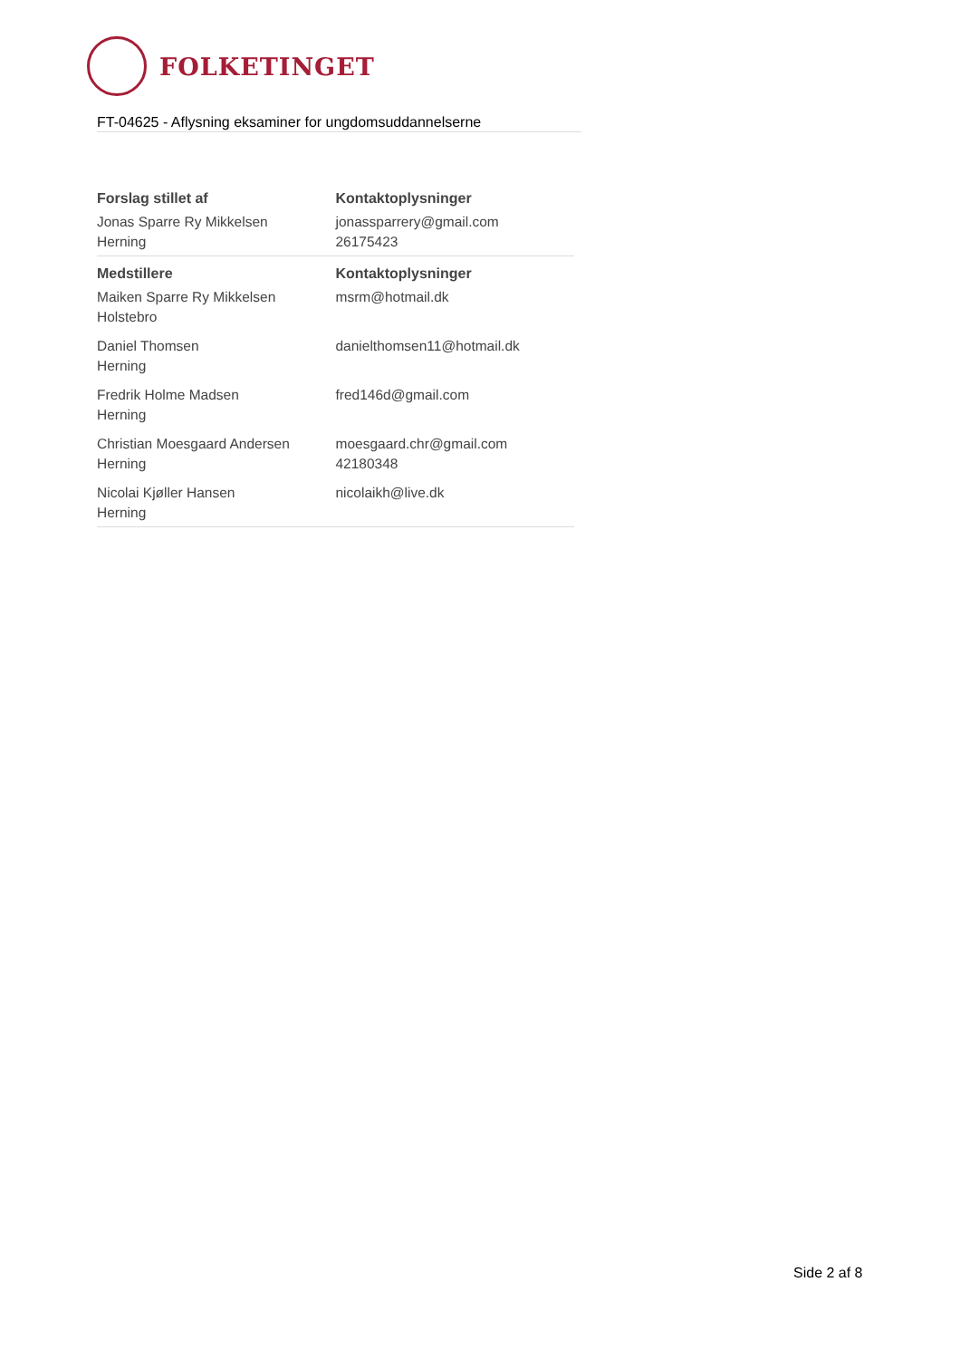FOLKETINGET
FT-04625 - Aflysning eksaminer for ungdomsuddannelserne
| Forslag stillet af | Kontaktoplysninger |
| --- | --- |
| Jonas Sparre Ry Mikkelsen Herning | jonassparrery@gmail.com 26175423 |
| Medstillere | Kontaktoplysninger |
| Maiken Sparre Ry Mikkelsen Holstebro | msrm@hotmail.dk |
| Daniel Thomsen Herning | danielthomsen11@hotmail.dk |
| Fredrik Holme Madsen Herning | fred146d@gmail.com |
| Christian Moesgaard Andersen Herning | moesgaard.chr@gmail.com 42180348 |
| Nicolai Kjøller Hansen Herning | nicolaikh@live.dk |
Side 2 af 8